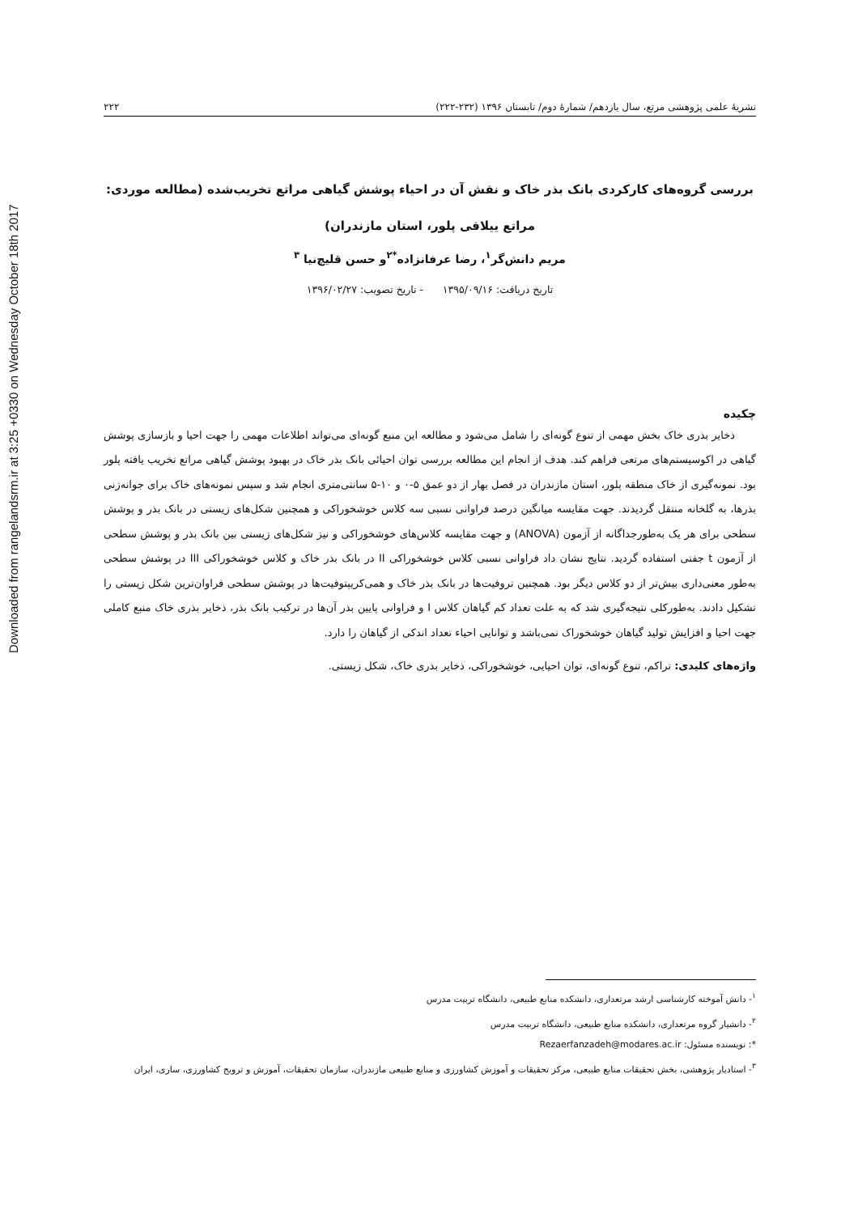Downloaded from rangelandsrm.ir at 3:25 +0330 on Wednesday October 18th 2017
نشریهٔ علمی پژوهشی مرتع، سال یازدهم/ شمارهٔ دوم/ تابستان ۱۳۹۶ (۲۳۲-۲۲۲) ۲۲۲
بررسی گروه‌های کارکردی بانک بذر خاک و نقش آن در احیاء پوشش گیاهی مراتع تخریب‌شده (مطالعه موردی:
مراتع ییلاقی پلور، استان مازندران)
مریم دانش‌گر<sup>۱</sup>، رضا عرفانزاده<sup>*۲</sup>و حسن قلیچ‌نیا <sup>۳</sup>
تاریخ دریافت: ۱۳۹۵/۰۹/۱۶ - تاریخ تصویب: ۱۳۹۶/۰۲/۲۷
چکیده
ذخایر بذری خاک بخش مهمی از تنوع گونه‌ای را شامل می‌شود و مطالعه این منبع گونه‌ای می‌تواند اطلاعات مهمی را جهت احیا و بازسازی پوشش گیاهی در اکوسیستم‌های مرتعی فراهم کند. هدف از انجام این مطالعه بررسی توان احیائی بانک بذر خاک در بهبود پوشش گیاهی مراتع تخریب یافته پلور بود. نمونه‌گیری از خاک منطقه پلور، استان مازندران در فصل بهار از دو عمق ۵-۰ و ۱۰-۵ سانتی‌متری انجام شد و سپس نمونه‌های خاک برای جوانه‌زنی بذرها، به گلخانه منتقل گردیدند. جهت مقایسه میانگین درصد فراوانی نسبی سه کلاس خوشخوراکی و همچنین شکل‌های زیستی در بانک بذر و پوشش سطحی برای هر یک به‌طورجداگانه از آزمون (ANOVA) و جهت مقایسه کلاس‌های خوشخوراکی و نیز شکل‌های زیستی بین بانک بذر و پوشش سطحی از آزمون t جفتی استفاده گردید. نتایج نشان داد فراوانی نسبی کلاس خوشخوراکی II در بانک بذر خاک و کلاس خوشخوراکی III در پوشش سطحی به‌طور معنی‌داری بیش‌تر از دو کلاس دیگر بود. همچنین تروفیت‌ها در بانک بذر خاک و همی‌کریپتوفیت‌ها در پوشش سطحی فراوان‌ترین شکل زیستی را تشکیل دادند. به‌طورکلی نتیجه‌گیری شد که به علت تعداد کم گیاهان کلاس I و فراوانی پایین بذر آن‌ها در ترکیب بانک بذر، ذخایر بذری خاک منبع کاملی جهت احیا و افزایش تولید گیاهان خوشخوراک نمی‌باشد و توانایی احیاء تعداد اندکی از گیاهان را دارد.
واژه‌های کلیدی: تراکم، تنوع گونه‌ای، توان احیایی، خوشخوراکی، ذخایر بذری خاک، شکل زیستی.
<sup>۱</sup>- دانش آموخته کارشناسی ارشد مرتعداری، دانشکده منابع طبیعی، دانشگاه تربیت مدرس
<sup>۲</sup>- دانشیار گروه مرتعداری، دانشکده منابع طبیعی، دانشگاه تربیت مدرس
*: نویسنده مسئول: Rezaerfanzadeh@modares.ac.ir
<sup>۳</sup>- استادیار پژوهشی، بخش تحقیقات منابع طبیعی، مرکز تحقیقات و آموزش کشاورزی و منابع طبیعی مازندران، سازمان تحقیقات، آموزش و ترویج کشاورزی، ساری، ایران